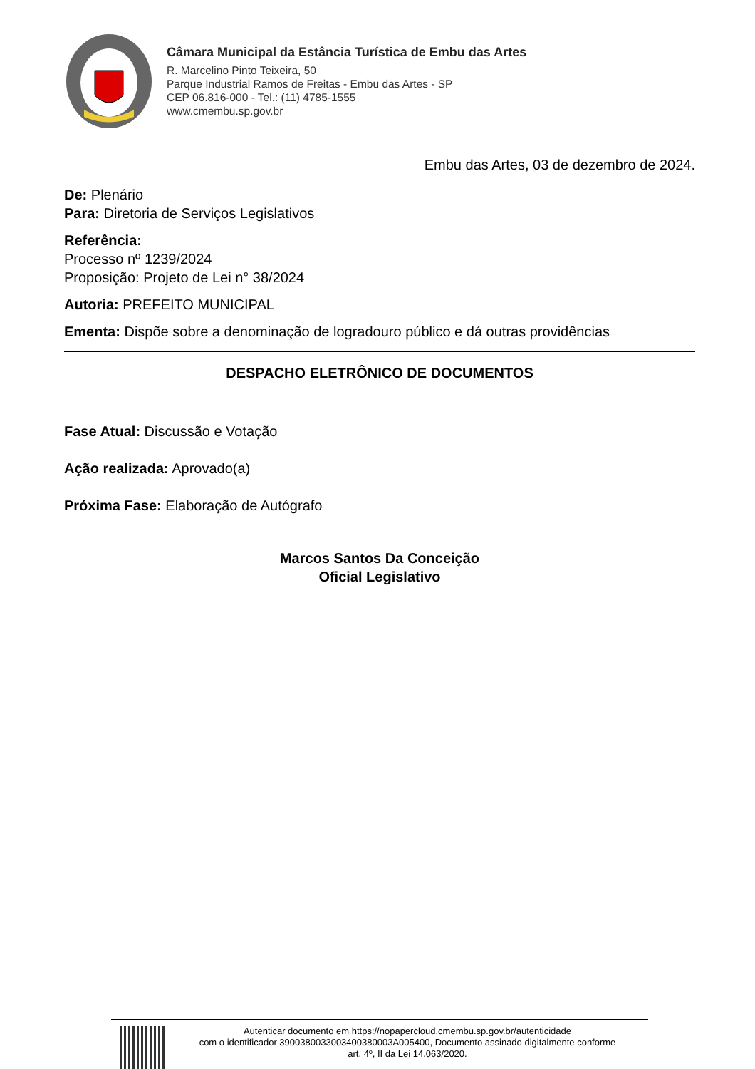Câmara Municipal da Estância Turística de Embu das Artes
R. Marcelino Pinto Teixeira, 50
Parque Industrial Ramos de Freitas - Embu das Artes - SP
CEP 06.816-000 - Tel.: (11) 4785-1555
www.cmembu.sp.gov.br
Embu das Artes, 03 de dezembro de 2024.
De: Plenário
Para: Diretoria de Serviços Legislativos
Referência:
Processo nº 1239/2024
Proposição: Projeto de Lei n° 38/2024
Autoria: PREFEITO MUNICIPAL
Ementa: Dispõe sobre a denominação de logradouro público e dá outras providências
DESPACHO ELETRÔNICO DE DOCUMENTOS
Fase Atual: Discussão e Votação
Ação realizada: Aprovado(a)
Próxima Fase: Elaboração de Autógrafo
Marcos Santos Da Conceição
Oficial Legislativo
Autenticar documento em https://nopapercloud.cmembu.sp.gov.br/autenticidade
com o identificador 3900380033003400380003A005400, Documento assinado digitalmente conforme
art. 4º, II da Lei 14.063/2020.